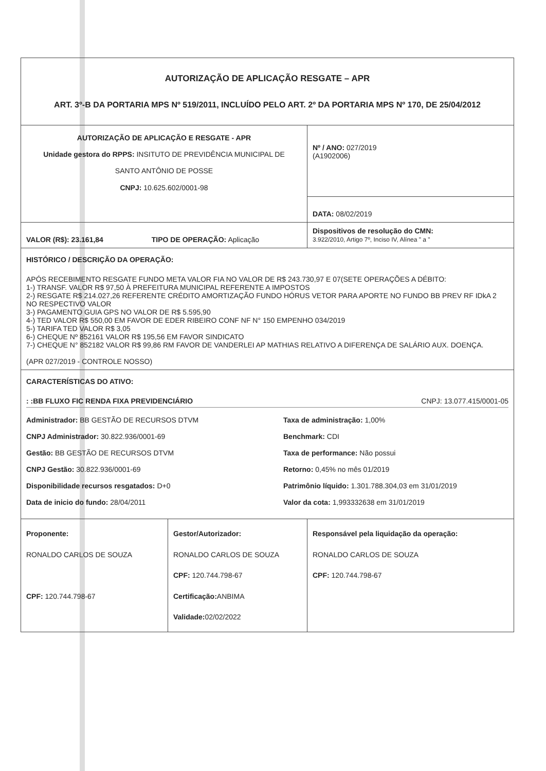| AUTORIZAÇÃO DE APLICAÇÃO RESGATE – APR ART. 3º-B DA PORTARIA MPS Nº 519/2011, INCLUÍDO PELO ART. 2º DA PORTARIA MPS Nº 170, DE 25/04/2012 | | |
| AUTORIZAÇÃO DE APLICAÇÃO E RESGATE - APR Unidade gestora do RPPS: INSITUTO DE PREVIDÊNCIA MUNICIPAL DE SANTO ANTÔNIO DE POSSE CNPJ: 10.625.602/0001-98 | | Nº / ANO: 027/2019 (A1902006) |
| | | DATA: 08/02/2019 |
| VALOR (R$): 23.161,84 TIPO DE OPERAÇÃO: Aplicação | | Dispositivos de resolução do CMN: 3.922/2010, Artigo 7º, Inciso IV, Alínea " a " |
| HISTÓRICO / DESCRIÇÃO DA OPERAÇÃO: APÓS RECEBIMENTO RESGATE FUNDO META VALOR FIA NO VALOR DE R$ 243.730,97 E 07(SETE OPERAÇÕES A DÉBITO: 1-) TRANSF. VALOR R$ 97,50 À PREFEITURA MUNICIPAL REFERENTE A IMPOSTOS 2-) RESGATE R$ 214.027,26 REFERENTE CRÉDITO AMORTIZAÇÃO FUNDO HÓRUS VETOR PARA APORTE NO FUNDO BB PREV RF IDkA 2 NO RESPECTIVO VALOR 3-) PAGAMENTO GUIA GPS NO VALOR DE R$ 5.595,90 4-) TED VALOR R$ 550,00 EM FAVOR DE EDER RIBEIRO CONF NF N° 150 EMPENHO 034/2019 5-) TARIFA TED VALOR R$ 3,05 6-) CHEQUE Nº 852161 VALOR R$ 195,56 EM FAVOR SINDICATO 7-) CHEQUE N° 852182 VALOR R$ 99,86 RM FAVOR DE VANDERLEI AP MATHIAS RELATIVO A DIFERENÇA DE SALÁRIO AUX. DOENÇA. (APR 027/2019 - CONTROLE NOSSO) | | |
| CARACTERÍSTICAS DO ATIVO: : :BB FLUXO FIC RENDA FIXA PREVIDENCIÁRIO CNPJ: 13.077.415/0001-05 Administrador: BB GESTÃO DE RECURSOS DTVM Taxa de administração: 1,00% CNPJ Administrador: 30.822.936/0001-69 Benchmark: CDI Gestão: BB GESTÃO DE RECURSOS DTVM Taxa de performance: Não possui CNPJ Gestão: 30.822.936/0001-69 Retorno: 0,45% no mês 01/2019 Disponibilidade recursos resgatados: D+0 Patrimônio líquido: 1.301.788.304,03 em 31/01/2019 Data de inicio do fundo: 28/04/2011 Valor da cota: 1,993332638 em 31/01/2019 | | |
| Proponente: RONALDO CARLOS DE SOUZA CPF: 120.744.798-67 | Gestor/Autorizador: RONALDO CARLOS DE SOUZA CPF: 120.744.798-67 Certificação: ANBIMA Validade: 02/02/2022 | Responsável pela liquidação da operação: RONALDO CARLOS DE SOUZA CPF: 120.744.798-67 |